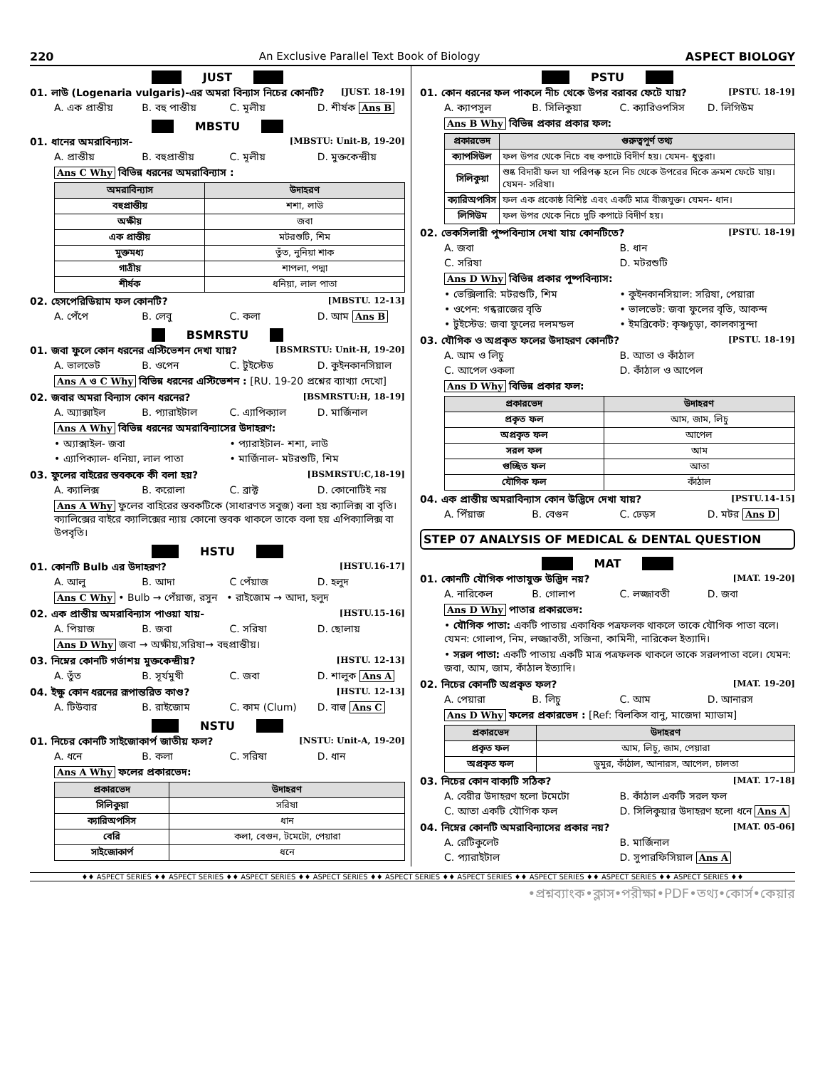220 An Exclusive Parallel Text Book of Biology ASPECT BIOLOGY
JUST
01. লাউ (Logenaria vulgaris)-এর অমরা বিন্যাস নিচের কোনটি? [JUST. 18-19]
A. এক প্রান্তীয় B. বহু পান্তীয় C. মূলীয় D. শীর্ষক Ans B
MBSTU
01. ধানের অমরাবিন্যাস- [MBSTU: Unit-B, 19-20]
A. প্রান্তীয় B. বহুপ্রান্তীয় C. মূলীয় D. মুক্তকেন্দ্রীয়
Ans C Why বিভিন্ন ধরনের অমরাবিন্যাস :
| অমরাবিন্যাস | উদাহরণ |
| --- | --- |
| বহুপ্রান্তীয় | শশা, লাউ |
| অক্ষীয় | জবা |
| এক প্রান্তীয় | মটরশুটি, শিম |
| মুক্তমধ্য | তুঁত, নুনিয়া শাক |
| গাত্রীয় | শাপলা, পদ্মা |
| শীর্ষক | ধনিয়া, লাল পাতা |
02. হেসপেরিডিয়াম ফল কোনটি? [MBSTU. 12-13]
A. পেঁপে B. লেবু C. কলা D. আম Ans B
BSMRSTU
01. জবা ফুলে কোন ধরনের এস্টিভেশন দেখা যায়? [BSMRSTU: Unit-H, 19-20]
A. ভালভেট B. ওপেন C. টুইস্টেড D. কুইনকানসিয়াল
Ans A ও C Why বিভিন্ন ধরনের এস্টিভেশন : [RU. 19-20 প্রশ্নের ব্যাখ্যা দেখো]
02. জবার অমরা বিন্যাস কোন ধরনের? [BSMRSTU:H, 18-19]
A. অ্যাক্সাইল B. প্যারাইটাল C. এ্যাপিক্যাল D. মার্জিনাল
Ans A Why বিভিন্ন ধরনের অমরাবিন্যাসের উদাহরণ:
• অ্যাক্সাইল- জবা • প্যারাইটাল- শশা, লাউ
• এ্যাপিক্যাল- ধনিয়া, লাল পাতা • মার্জিনাল- মটরশুটি, শিম
03. ফুলের বাইরের স্তবককে কী বলা হয়? [BSMRSTU:C,18-19]
A. ক্যালিক্স B. করোলা C. ব্রাক্ট D. কোনোটিই নয়
Ans A Why ফুলের বাহিরের স্তবকটিকে (সাধারণত সবুজ) বলা হয় ক্যালিক্স বা বৃতি। ক্যালিক্সের বাইরে ক্যালিক্সের ন্যায় কোনো স্তবক থাকলে তাকে বলা হয় এপিক্যালিক্স বা উপবৃতি।
HSTU
01. কোনটি Bulb এর উদাহরণ? [HSTU.16-17]
A. আলু B. আদা C পেঁয়াজ D. হলুদ
Ans C Why • Bulb → পেঁয়াজ, রসুন • রাইজোম → আদা, হলুদ
02. এক প্রান্তীয় অমরাবিন্যাস পাওয়া যায়- [HSTU.15-16]
A. পিয়াজ B. জবা C. সরিষা D. ছোলায়
Ans D Why জবা → অক্ষীয়,সরিষা→ বহুপ্রান্তীয়।
03. নিম্নের কোনটি গর্ভাশয় মুক্তকেন্দ্রীয়? [HSTU. 12-13]
A. তুঁত B. সূর্যমুখী C. জবা D. শালুক Ans A
04. ইক্ষু কোন ধরনের রূপান্তরিত কাণ্ড? [HSTU. 12-13]
A. টিউবার B. রাইজোম C. কাম (Clum) D. বাল্ব Ans C
NSTU
01. নিচের কোনটি সাইজোকার্প জাতীয় ফল? [NSTU: Unit-A, 19-20]
A. ধনে B. কলা C. সরিষা D. ধান
Ans A Why ফলের প্রকারভেদ:
| প্রকারভেদ | উদাহরণ |
| --- | --- |
| সিলিকুয়া | সরিষা |
| ক্যারিঅপসিস | ধান |
| বেরি | কলা, বেগুন, টমেটো, পেয়ারা |
| সাইজোকার্প | ধনে |
PSTU
01. কোন ধরনের ফল পাকলে নীচ থেকে উপর বরাবর ফেটে যায়? [PSTU. 18-19]
A. ক্যাপসুল B. সিলিকুয়া C. ক্যারিওপসিস D. লিগিউম
Ans B Why বিভিন্ন প্রকার প্রকার ফল:
| প্রকারভেদ | গুরুত্বপূর্ণ তথ্য |
| --- | --- |
| ক্যাপসিউল | ফল উপর থেকে নিচে বহু কপাটে বিদীর্ণ হয়। যেমন- ধুতুরা। |
| সিলিকুয়া | শুষ্ক বিদারী ফল যা পরিপক্ব হলে নিচ থেকে উপরের দিকে ক্রমশ ফেটে যায়। যেমন- সরিষা। |
| ক্যারিঅপসিস | ফল এক প্রকোষ্ঠ বিশিষ্ট এবং একটি মাত্র বীজযুক্ত। যেমন- ধান। |
| লিগিউম | ফল উপর থেকে নিচে দুটি কপাটে বিদীর্ণ হয়। |
02. ভেকসিলারী পুষ্পবিন্যাস দেখা যায় কোনটিতে? [PSTU. 18-19]
A. জবা B. ধান
C. সরিষা D. মটরশুটি
Ans D Why বিভিন্ন প্রকার পুষ্পবিন্যাস:
• ভেক্সিলারি: মটরশুটি, শিম • কুইনকানসিয়াল: সরিষা, পেয়ারা
• ওপেন: গন্ধরাজের বৃতি • ভালভেট: জবা ফুলের বৃতি, আকন্দ
• টুইস্টেড: জবা ফুলের দলমন্ডল • ইমব্রিকেট: কৃষ্ণচূড়া, কালকাসুন্দা
03. যৌগিক ও অপ্রকৃত ফলের উদাহরণ কোনটি? [PSTU. 18-19]
A. আম ও লিচু B. আতা ও কাঁঠাল
C. আপেল ওকলা D. কাঁঠাল ও আপেল
Ans D Why বিভিন্ন প্রকার ফল:
| প্রকারভেদ | উদাহরণ |
| --- | --- |
| প্রকৃত ফল | আম, জাম, লিচু |
| অপ্রকৃত ফল | আপেল |
| সরল ফল | আম |
| গুচ্ছিত ফল | আতা |
| যৌগিক ফল | কাঁঠাল |
04. এক প্রান্তীয় অমরাবিন্যাস কোন উদ্ভিদে দেখা যায়? [PSTU.14-15]
A. পিঁয়াজ B. বেগুন C. ঢেড়স D. মটর Ans D
STEP 07 ANALYSIS OF MEDICAL & DENTAL QUESTION
MAT
01. কোনটি যৌগিক পাতাযুক্ত উদ্ভিদ নয়? [MAT. 19-20]
A. নারিকেল B. গোলাপ C. লজ্জাবতী D. জবা
Ans D Why পাতার প্রকারভেদ:
• যৌগিক পাতা: একটি পাতায় একাধিক পত্রফলক থাকলে তাকে যৌগিক পাতা বলে। যেমন: গোলাপ, নিম, লজ্জাবতী, সজিনা, কামিনী, নারিকেল ইত্যাদি।
• সরল পাতা: একটি পাতায় একটি মাত্র পত্রফলক থাকলে তাকে সরলপাতা বলে। যেমন: জবা, আম, জাম, কাঁঠাল ইত্যাদি।
02. নিচের কোনটি অপ্রকৃত ফল? [MAT. 19-20]
A. পেয়ারা B. লিচু C. আম D. আনারস
Ans D Why ফলের প্রকারভেদ : [Ref: বিলকিস বানু, মাজেদা ম্যাডাম]
| প্রকারভেদ | উদাহরণ |
| --- | --- |
| প্রকৃত ফল | আম, লিচু, জাম, পেয়ারা |
| অপ্রকৃত ফল | ডুমুর, কাঁঠাল, আনারস, আপেল, চালতা |
03. নিচের কোন বাক্যটি সঠিক? [MAT. 17-18]
A. বেরীর উদাহরণ হলো টমেটো B. কাঁঠাল একটি সরল ফল
C. আতা একটি যৌগিক ফল D. সিলিকুয়ার উদাহরণ হলো ধনে Ans A
04. নিম্নের কোনটি অমরাবিন্যাসের প্রকার নয়? [MAT. 05-06]
A. রেটিকুলেট B. মার্জিনাল
C. প্যারাইটাল D. সুপারফিসিয়াল Ans A
♦♦ ASPECT SERIES ♦♦ ASPECT SERIES ♦♦ ASPECT SERIES ♦♦ ASPECT SERIES ♦♦ ASPECT SERIES ♦♦ ASPECT SERIES ♦♦ ASPECT SERIES ♦♦ ASPECT SERIES ♦♦ ASPECT SERIES ♦♦
•প্রশ্নব্যাংক•ক্লাস•পরীক্ষা•PDF•তথ্য•কোর্স•কেয়ার